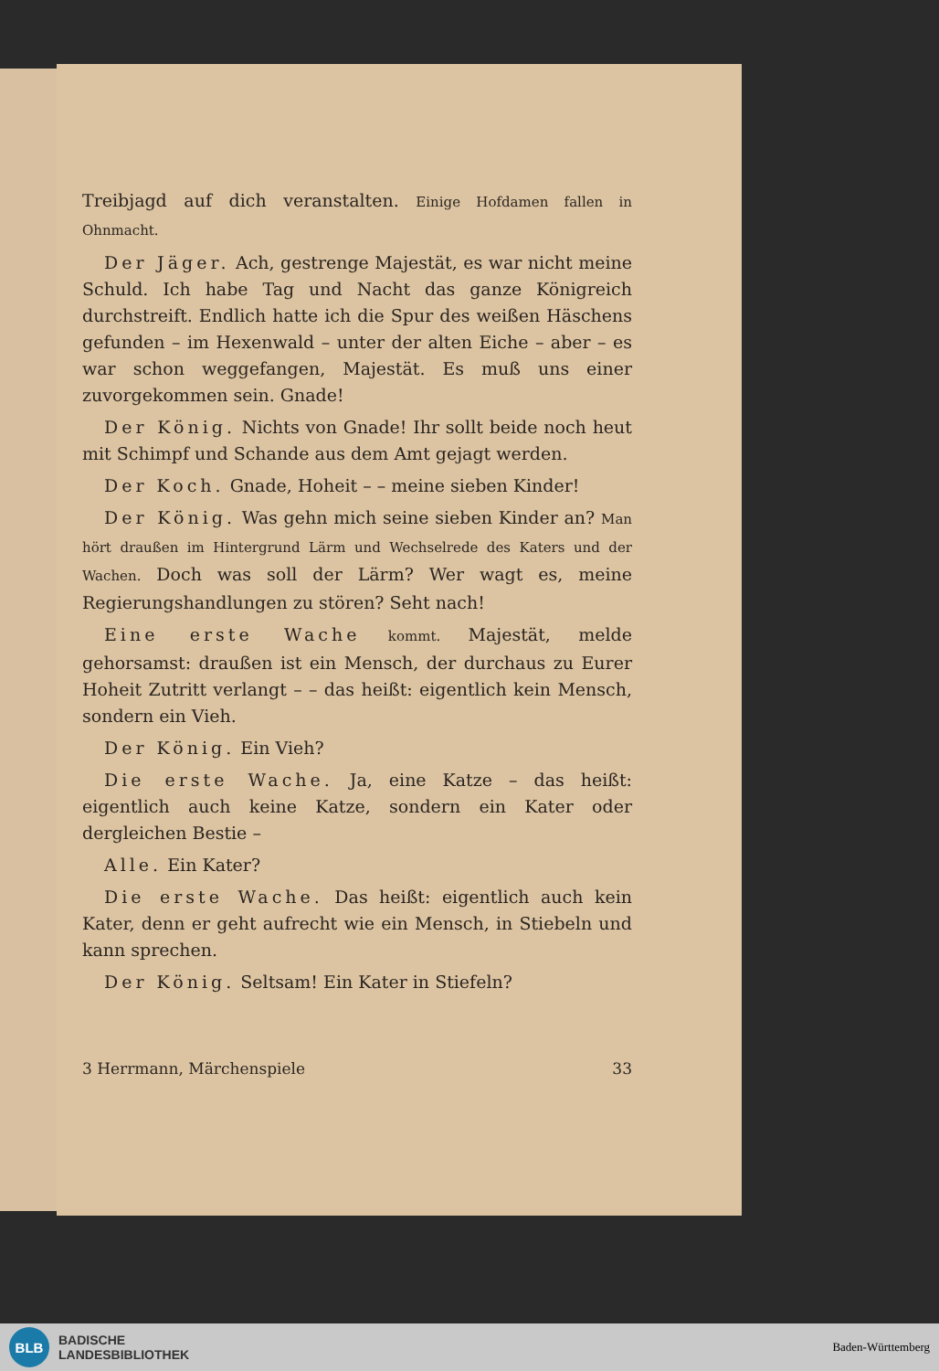Treibjagd auf dich veranstalten. Einige Hofdamen fallen in Ohnmacht.
Der Jäger. Ach, gestrenge Majestät, es war nicht meine Schuld. Ich habe Tag und Nacht das ganze Königreich durchstreift. Endlich hatte ich die Spur des weißen Häschens gefunden – im Hexenwald – unter der alten Eiche – aber – es war schon weggefangen, Majestät. Es muß uns einer zuvorgekommen sein. Gnade!
Der König. Nichts von Gnade! Ihr sollt beide noch heut mit Schimpf und Schande aus dem Amt gejagt werden.
Der Koch. Gnade, Hoheit – – meine sieben Kinder!
Der König. Was gehn mich seine sieben Kinder an? Man hört draußen im Hintergrund Lärm und Wechselrede des Katers und der Wachen. Doch was soll der Lärm? Wer wagt es, meine Regierungshandlungen zu stören? Seht nach!
Eine erste Wache kommt. Majestät, melde gehorsamst: draußen ist ein Mensch, der durchaus zu Eurer Hoheit Zutritt verlangt – – das heißt: eigentlich kein Mensch, sondern ein Vieh.
Der König. Ein Vieh?
Die erste Wache. Ja, eine Katze – das heißt: eigentlich auch keine Katze, sondern ein Kater oder dergleichen Bestie –
Alle. Ein Kater?
Die erste Wache. Das heißt: eigentlich auch kein Kater, denn er geht aufrecht wie ein Mensch, in Stiebeln und kann sprechen.
Der König. Seltsam! Ein Kater in Stiefeln?
3 Herrmann, Märchenspiele 33
BLB
BADISCHE
LANDESBIBLIOTHEK
Baden-Württemberg